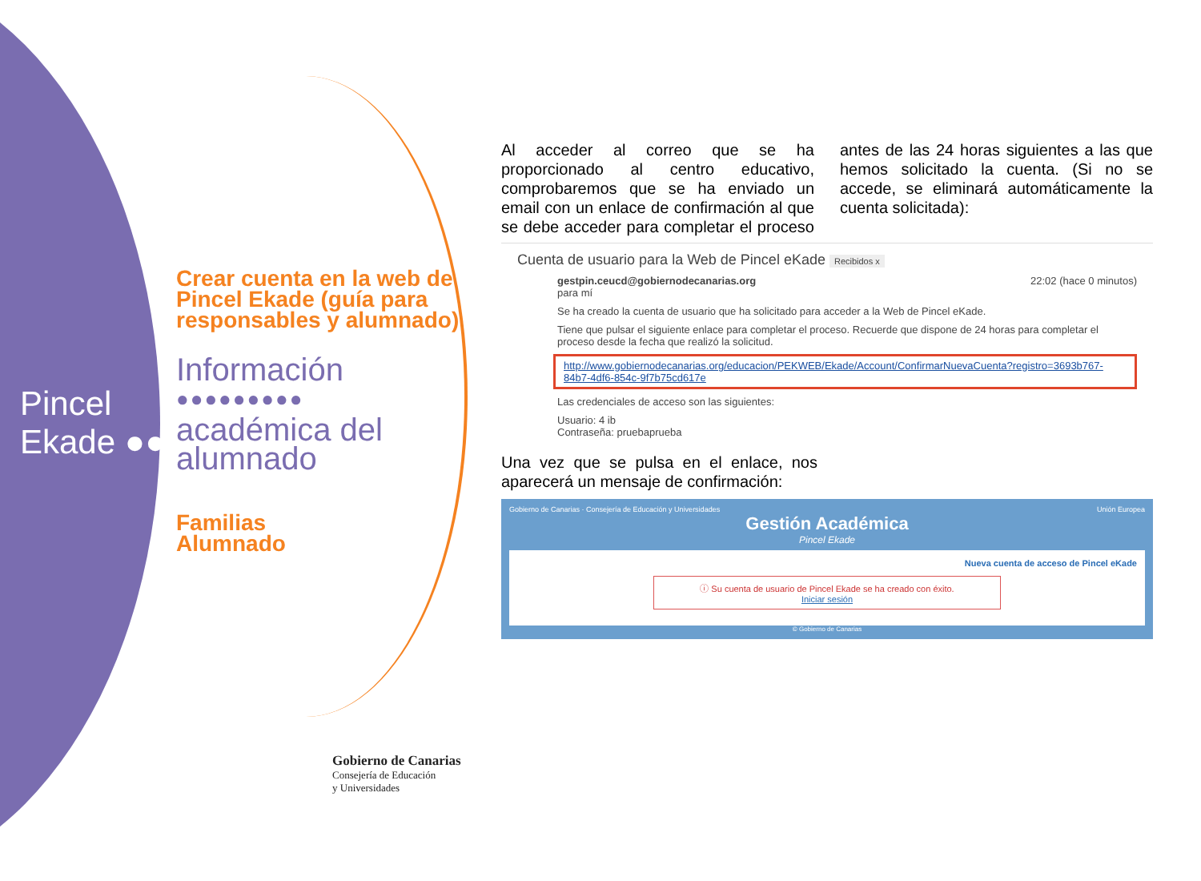Pincel
Ekade ●●
Crear cuenta en la web de Pincel Ekade (guía para responsables y alumnado)
Información
●●●●●●●●●
académica del alumnado
Familias
Alumnado
Al acceder al correo que se ha proporcionado al centro educativo, comprobaremos que se ha enviado un email con un enlace de confirmación al que se debe acceder para completar el proceso antes de las 24 horas siguientes a las que hemos solicitado la cuenta. (Si no se accede, se eliminará automáticamente la cuenta solicitada):
Cuenta de usuario para la Web de Pincel eKade Recibidos x
gestpin.ceucd@gobiernodecanarias.org 22:02 (hace 0 minutos)
para mí
Se ha creado la cuenta de usuario que ha solicitado para acceder a la Web de Pincel eKade.
Tiene que pulsar el siguiente enlace para completar el proceso. Recuerde que dispone de 24 horas para completar el proceso desde la fecha que realizó la solicitud.
http://www.gobiernodecanarias.org/educacion/PEKWEB/Ekade/Account/ConfirmarNuevaCuenta?registro=3693b767-84b7-4df6-854c-9f7b75cd617e
Las credenciales de acceso son las siguientes:
Usuario: 4 ib
Contraseña: pruebaprueba
Una vez que se pulsa en el enlace, nos aparecerá un mensaje de confirmación:
Gobierno de Canarias · Consejería de Educación y Universidades Unión Europea
Gestión Académica
Pincel Ekade
Nueva cuenta de acceso de Pincel eKade
ⓘ Su cuenta de usuario de Pincel Ekade se ha creado con éxito.
Iniciar sesión
© Gobierno de Canarias
Gobierno de Canarias
Consejería de Educación
y Universidades